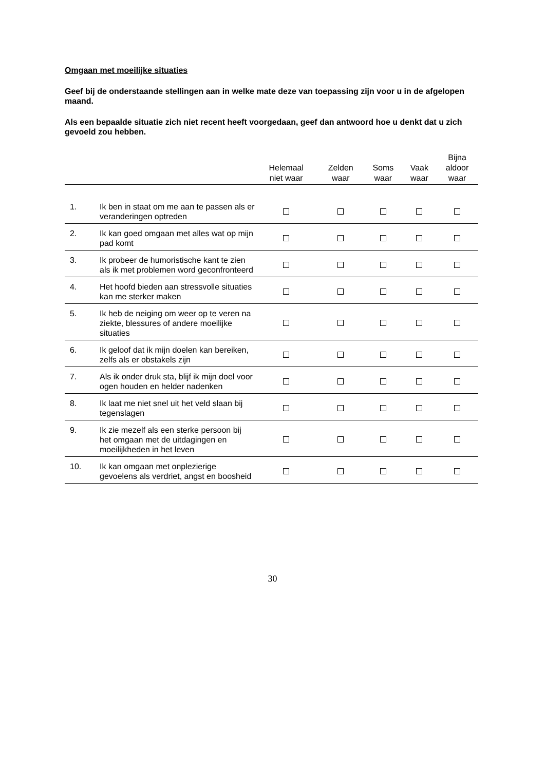Omgaan met moeilijke situaties
Geef bij de onderstaande stellingen aan in welke mate deze van toepassing zijn voor u in de afgelopen maand.
Als een bepaalde situatie zich niet recent heeft voorgedaan, geef dan antwoord hoe u denkt dat u zich gevoeld zou hebben.
| | | Helemaal niet waar | Zelden waar | Soms waar | Vaak waar | Bijna aldoor waar |
| --- | --- | --- | --- | --- | --- | --- |
| 1. | Ik ben in staat om me aan te passen als er veranderingen optreden | | | | | |
| 2. | Ik kan goed omgaan met alles wat op mijn pad komt | | | | | |
| 3. | Ik probeer de humoristische kant te zien als ik met problemen word geconfronteerd | | | | | |
| 4. | Het hoofd bieden aan stressvolle situaties kan me sterker maken | | | | | |
| 5. | Ik heb de neiging om weer op te veren na ziekte, blessures of andere moeilijke situaties | | | | | |
| 6. | Ik geloof dat ik mijn doelen kan bereiken, zelfs als er obstakels zijn | | | | | |
| 7. | Als ik onder druk sta, blijf ik mijn doel voor ogen houden en helder nadenken | | | | | |
| 8. | Ik laat me niet snel uit het veld slaan bij tegenslagen | | | | | |
| 9. | Ik zie mezelf als een sterke persoon bij het omgaan met de uitdagingen en moeilijkheden in het leven | | | | | |
| 10. | Ik kan omgaan met onplezierige gevoelens als verdriet, angst en boosheid | | | | | |
30